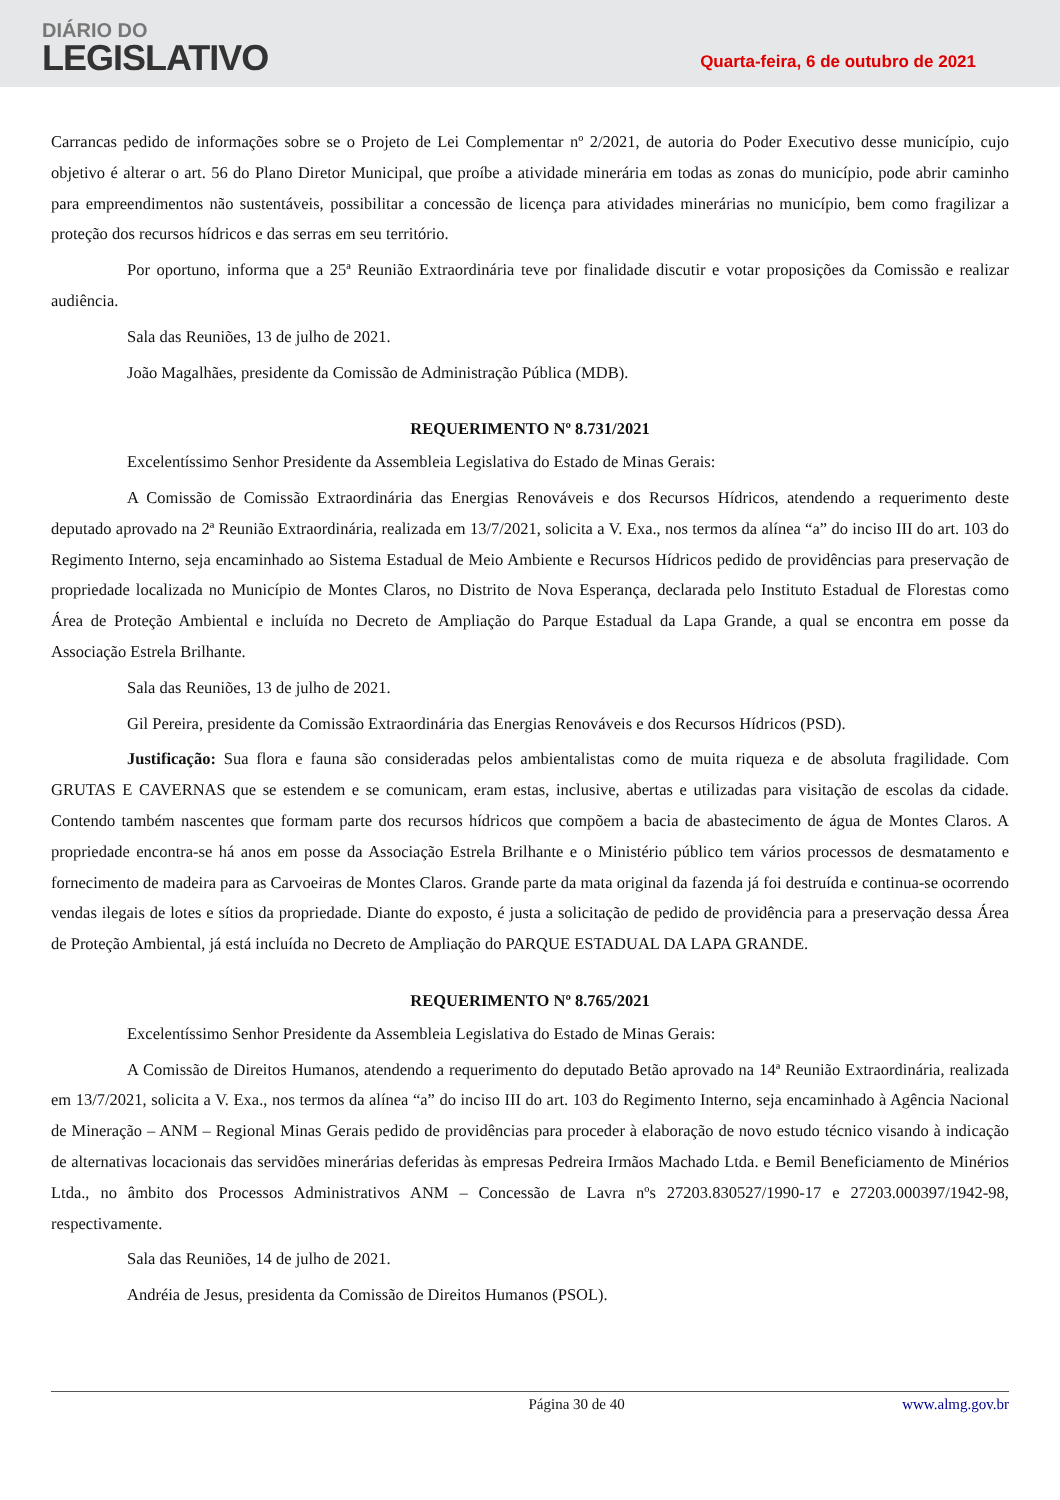DIÁRIO DO
LEGISLATIVO
Quarta-feira, 6 de outubro de 2021
Carrancas pedido de informações sobre se o Projeto de Lei Complementar nº 2/2021, de autoria do Poder Executivo desse município, cujo objetivo é alterar o art. 56 do Plano Diretor Municipal, que proíbe a atividade minerária em todas as zonas do município, pode abrir caminho para empreendimentos não sustentáveis, possibilitar a concessão de licença para atividades minerárias no município, bem como fragilizar a proteção dos recursos hídricos e das serras em seu território.
Por oportuno, informa que a 25ª Reunião Extraordinária teve por finalidade discutir e votar proposições da Comissão e realizar audiência.
Sala das Reuniões, 13 de julho de 2021.
João Magalhães, presidente da Comissão de Administração Pública (MDB).
REQUERIMENTO Nº 8.731/2021
Excelentíssimo Senhor Presidente da Assembleia Legislativa do Estado de Minas Gerais:
A Comissão de Comissão Extraordinária das Energias Renováveis e dos Recursos Hídricos, atendendo a requerimento deste deputado aprovado na 2ª Reunião Extraordinária, realizada em 13/7/2021, solicita a V. Exa., nos termos da alínea “a” do inciso III do art. 103 do Regimento Interno, seja encaminhado ao Sistema Estadual de Meio Ambiente e Recursos Hídricos pedido de providências para preservação de propriedade localizada no Município de Montes Claros, no Distrito de Nova Esperança, declarada pelo Instituto Estadual de Florestas como Área de Proteção Ambiental e incluída no Decreto de Ampliação do Parque Estadual da Lapa Grande, a qual se encontra em posse da Associação Estrela Brilhante.
Sala das Reuniões, 13 de julho de 2021.
Gil Pereira, presidente da Comissão Extraordinária das Energias Renováveis e dos Recursos Hídricos (PSD).
Justificação: Sua flora e fauna são consideradas pelos ambientalistas como de muita riqueza e de absoluta fragilidade. Com GRUTAS E CAVERNAS que se estendem e se comunicam, eram estas, inclusive, abertas e utilizadas para visitação de escolas da cidade. Contendo também nascentes que formam parte dos recursos hídricos que compõem a bacia de abastecimento de água de Montes Claros. A propriedade encontra-se há anos em posse da Associação Estrela Brilhante e o Ministério público tem vários processos de desmatamento e fornecimento de madeira para as Carvoeiras de Montes Claros. Grande parte da mata original da fazenda já foi destruída e continua-se ocorrendo vendas ilegais de lotes e sítios da propriedade. Diante do exposto, é justa a solicitação de pedido de providência para a preservação dessa Área de Proteção Ambiental, já está incluída no Decreto de Ampliação do PARQUE ESTADUAL DA LAPA GRANDE.
REQUERIMENTO Nº 8.765/2021
Excelentíssimo Senhor Presidente da Assembleia Legislativa do Estado de Minas Gerais:
A Comissão de Direitos Humanos, atendendo a requerimento do deputado Betão aprovado na 14ª Reunião Extraordinária, realizada em 13/7/2021, solicita a V. Exa., nos termos da alínea “a” do inciso III do art. 103 do Regimento Interno, seja encaminhado à Agência Nacional de Mineração – ANM – Regional Minas Gerais pedido de providências para proceder à elaboração de novo estudo técnico visando à indicação de alternativas locacionais das servidões minerárias deferidas às empresas Pedreira Irmãos Machado Ltda. e Bemil Beneficiamento de Minérios Ltda., no âmbito dos Processos Administrativos ANM – Concessão de Lavra nºs 27203.830527/1990-17 e 27203.000397/1942-98, respectivamente.
Sala das Reuniões, 14 de julho de 2021.
Andréia de Jesus, presidenta da Comissão de Direitos Humanos (PSOL).
Página 30 de 40 www.almg.gov.br